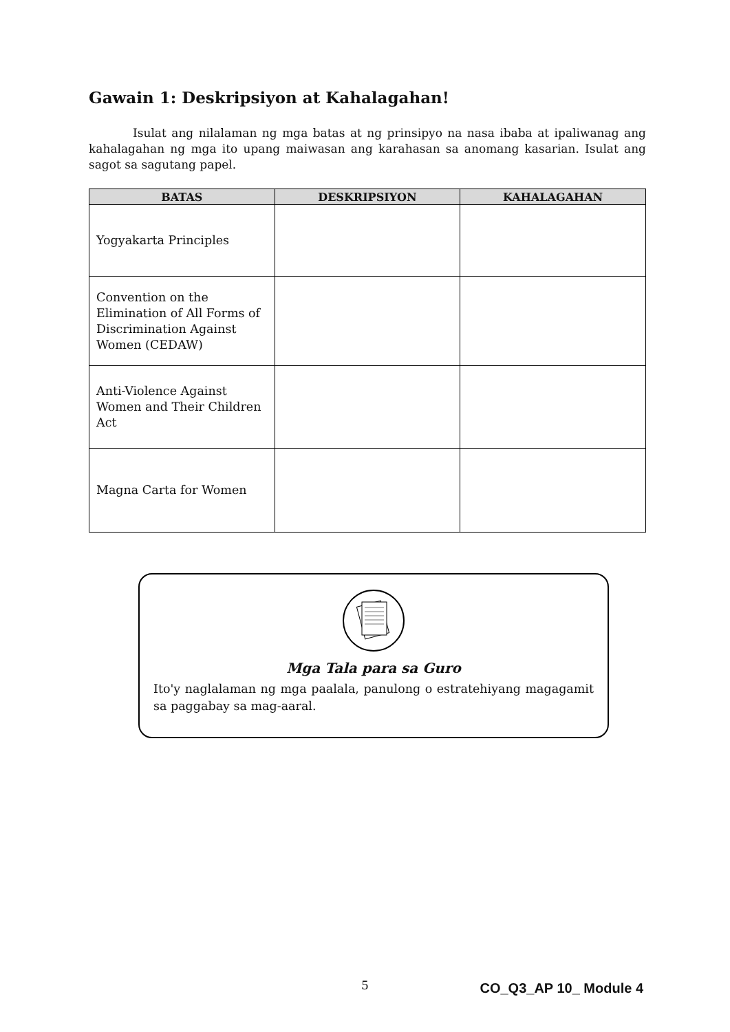Gawain 1: Deskripsiyon at Kahalagahan!
Isulat ang nilalaman ng mga batas at ng prinsipyo na nasa ibaba at ipaliwanag ang kahalagahan ng mga ito upang maiwasan ang karahasan sa anomang kasarian. Isulat ang sagot sa sagutang papel.
| BATAS | DESKRIPSIYON | KAHALAGAHAN |
| --- | --- | --- |
| Yogyakarta Principles | | |
| Convention on the Elimination of All Forms of Discrimination Against Women (CEDAW) | | |
| Anti-Violence Against Women and Their Children Act | | |
| Magna Carta for Women | | |
Mga Tala para sa Guro
Ito'y naglalaman ng mga paalala, panulong o estratehiyang magagamit sa paggabay sa mag-aaral.
5 CO_Q3_AP 10_ Module 4